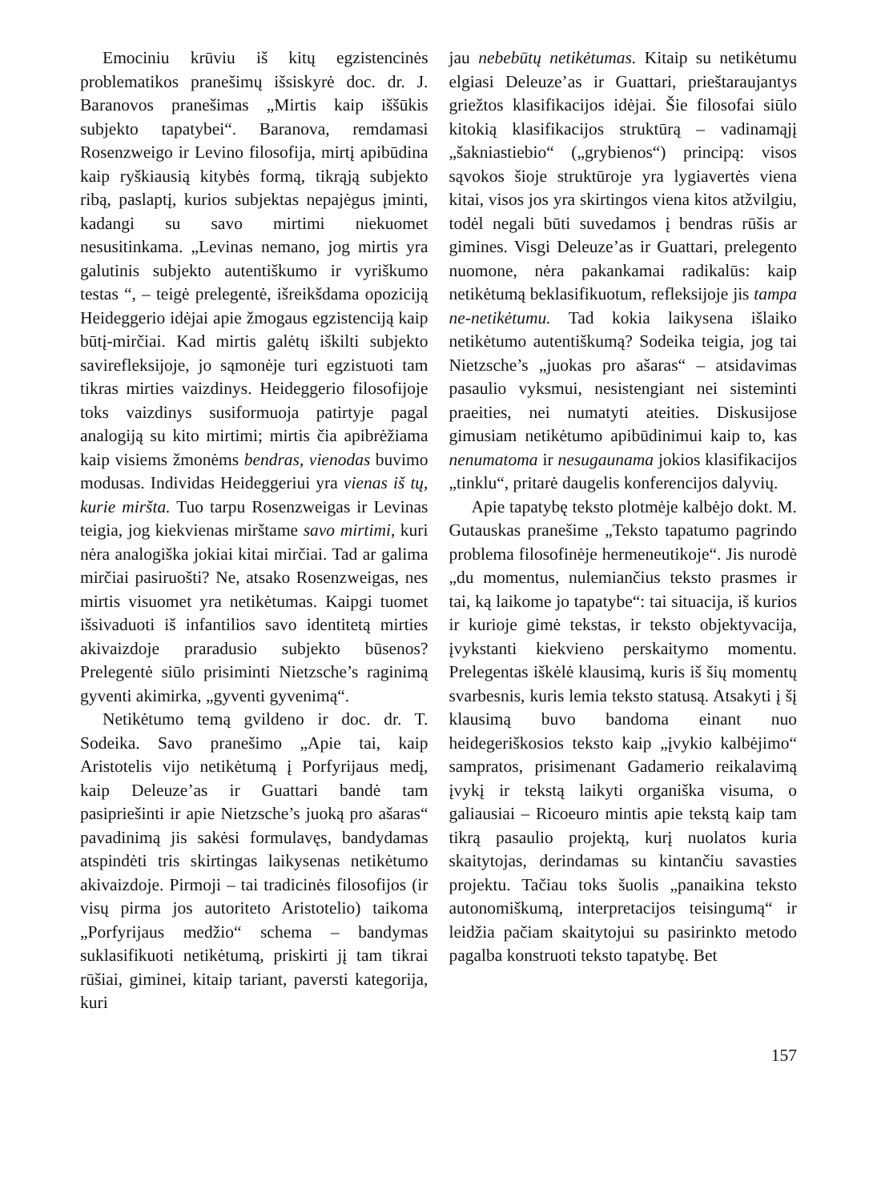Emociniu krūviu iš kitų egzistencinės problematikos pranešimų išsiskyrė doc. dr. J. Baranovos pranešimas „Mirtis kaip iššūkis subjekto tapatybei“. Baranova, remdamasi Rosenzweigo ir Levino filosofija, mirtį apibūdina kaip ryškiausią kitybės formą, tikrąją subjekto ribą, paslaptį, kurios subjektas nepajėgus įminti, kadangi su savo mirtimi niekuomet nesusitinkama. „Levinas nemano, jog mirtis yra galutinis subjekto autentiškumo ir vyriškumo testas “, – teigė prelegentė, išreikšdama opoziciją Heideggerio idėjai apie žmogaus egzistenciją kaip būtį-mirčiai. Kad mirtis galėtų iškilti subjekto savirefleksijoje, jo sąmonėje turi egzistuoti tam tikras mirties vaizdinys. Heideggerio filosofijoje toks vaizdinys susiformuoja patirtyje pagal analogiją su kito mirtimi; mirtis čia apibrėžiama kaip visiems žmonėms bendras, vienodas buvimo modusas. Individas Heideggeriui yra vienas iš tų, kurie miršta. Tuo tarpu Rosenzweigas ir Levinas teigia, jog kiekvienas mirštame savo mirtimi, kuri nėra analogiška jokiai kitai mirčiai. Tad ar galima mirčiai pasiruošti? Ne, atsako Rosenzweigas, nes mirtis visuomet yra netikėtumas. Kaipgi tuomet išsivaduoti iš infantilios savo identitetą mirties akivaizdoje praradusio subjekto būsenos? Prelegentė siūlo prisiminti Nietzsche’s raginimą gyventi akimirka, „gyventi gyvenimą“.
Netikėtumo temą gvildeno ir doc. dr. T. Sodeika. Savo pranešimo „Apie tai, kaip Aristotelis vijo netikėtumą į Porfyrijaus medį, kaip Deleuze’as ir Guattari bandė tam pasipriešinti ir apie Nietzsche’s juoką pro ašaras“ pavadinimą jis sakėsi formulavęs, bandydamas atspindėti tris skirtingas laikysenas netikėtumo akivaizdoje. Pirmoji – tai tradicinės filosofijos (ir visų pirma jos autoriteto Aristotelio) taikoma „Porfyrijaus medžio“ schema – bandymas suklasifikuoti netikėtumą, priskirti jį tam tikrai rūšiai, giminei, kitaip tariant, paversti kategorija, kuri
jau nebebūtų netikėtumas. Kitaip su netikėtumu elgiasi Deleuze’as ir Guattari, prieštaraujantys griežtos klasifikacijos idėjai. Šie filosofai siūlo kitokią klasifikacijos struktūrą – vadinamąjį „šakniastiebio“ („grybienos“) principą: visos sąvokos šioje struktūroje yra lygiavertės viena kitai, visos jos yra skirtingos viena kitos atžvilgiu, todėl negali būti suvedamos į bendras rūšis ar gimines. Visgi Deleuze’as ir Guattari, prelegento nuomone, nėra pakankamai radikalūs: kaip netikėtumą beklasifikuotum, refleksijoje jis tampa ne-netikėtumu. Tad kokia laikysena išlaiko netikėtumo autentiškumą? Sodeika teigia, jog tai Nietzsche’s „juokas pro ašaras“ – atsidavimas pasaulio vyksmui, nesistengiant nei sisteminti praeities, nei numatyti ateities. Diskusijose gimusiam netikėtumo apibūdinimui kaip to, kas nenumatoma ir nesugaunama jokios klasifikacijos „tinklu“, pritarė daugelis konferencijos dalyvių.
Apie tapatybę teksto plotmėje kalbėjo dokt. M. Gutauskas pranešime „Teksto tapatumo pagrindo problema filosofinėje hermeneutikoje“. Jis nurodė „du momentus, nulemiančius teksto prasmes ir tai, ką laikome jo tapatybe“: tai situacija, iš kurios ir kurioje gimė tekstas, ir teksto objektyvacija, įvykstanti kiekvieno perskaitymo momentu. Prelegentas iškėlė klausimą, kuris iš šių momentų svarbesnis, kuris lemia teksto statusą. Atsakyti į šį klausimą buvo bandoma einant nuo heidegeriškosios teksto kaip „įvykio kalbėjimo“ sampratos, prisimenant Gadamerio reikalavimą įvykį ir tekstą laikyti organiška visuma, o galiausiai – Ricoeuro mintis apie tekstą kaip tam tikrą pasaulio projektą, kurį nuolatos kuria skaitytojas, derindamas su kintančiu savasties projektu. Tačiau toks šuolis „panaikina teksto autonomiškumą, interpretacijos teisingumą“ ir leidžia pačiam skaitytojui su pasirinkto metodo pagalba konstruoti teksto tapatybę. Bet
157